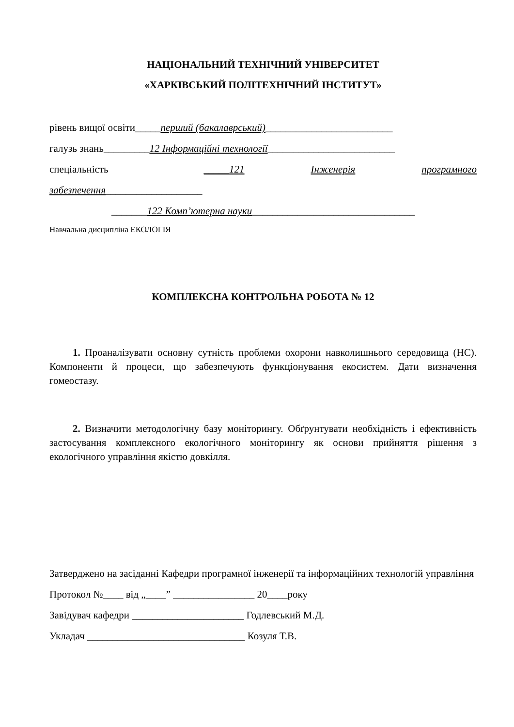НАЦІОНАЛЬНИЙ ТЕХНІЧНИЙ УНІВЕРСИТЕТ
«ХАРКІВСЬКИЙ ПОЛІТЕХНІЧНИЙ ІНСТИТУТ»
рівень вищої освіти_____перший (бакалаврський)_________________________
галузь знань_________12 Інформаційні технології_________________________
спеціальність _____121 Інженерія програмного
забезпечення___________________
_______122 Комп’ютерна науки________________________________
Навчальна дисципліна ЕКОЛОГІЯ
КОМПЛЕКСНА КОНТРОЛЬНА РОБОТА № 12
1. Проаналізувати основну сутність проблеми охорони навколишнього середовища (НС). Компоненти й процеси, що забезпечують функціонування екосистем. Дати визначення гомеостазу.
2. Визначити методологічну базу моніторингу. Обґрунтувати необхідність і ефективність застосування комплексного екологічного моніторингу як основи прийняття рішення з екологічного управління якістю довкілля.
Затверджено на засіданні Кафедри програмної інженерії та інформаційних технологій управління
Протокол №____ від „____” ________________ 20____року
Завідувач кафедри ______________________ Годлевський М.Д.
Укладач _______________________________ Козуля Т.В.